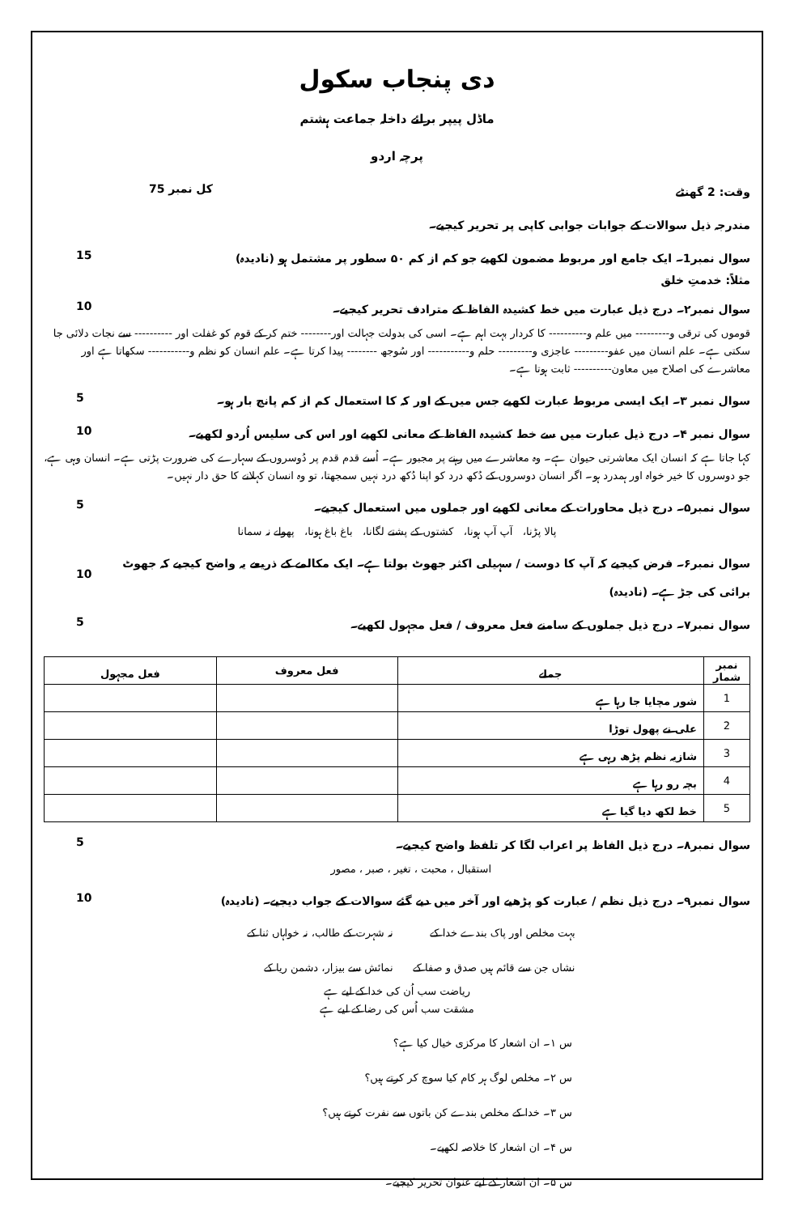دی پنجاب سکول
ماڈل پیپر برائے داخلہ جماعت ہشتم
پرچہ اردو
وقت: 2 گھنٹے کل نمبر 75
مندرجہ ذیل سوالات کے جوابات جوابی کاپی پر تحریر کیجیے۔
سوال نمبر1۔ ایک جامع اور مربوط مضمون لکھیے جو کم از کم ۵۰ سطور پر مشتمل ہو (نادیدہ) 15
مثلاً: خدمتِ خلق
سوال نمبر۲۔ درج ذیل عبارت میں خط کشیدہ الفاظ کے مترادف تحریر کیجیے۔ 10
قوموں کی ترقی و--------- میں علم و---------- کا کردار بہت اہم ہے۔ اسی کی بدولت جہالت اور-------- ختم کر کے قوم کو غفلت اور ---------- سے نجات دلائی جا سکتی ہے۔ علم انسان میں عفو--------- عاجزی و--------- حلم و----------- اور سُوجھ -------- پیدا کرتا ہے۔ علم انسان کو نظم و----------- سکھاتا ہے اور معاشرے کی اصلاح میں معاون---------- ثابت ہوتا ہے۔
سوال نمبر ۳۔ ایک ایسی مربوط عبارت لکھیے جس میں کے اور کہ کا استعمال کم از کم پانچ بار ہو۔ 5
سوال نمبر ۴۔ درج ذیل عبارت میں سے خط کشیدہ الفاظ کے معانی لکھیے اور اس کی سلیس اُردو لکھیے۔ 10
کہا جاتا ہے کہ انسان ایک معاشرتی حیوان ہے۔ وہ معاشرے میں رہنے پر مجبور ہے۔ اُسے قدم قدم پر دُوسروں کے سہارے کی ضرورت پڑتی ہے۔ انسان وہی ہے، جو دوسروں کا خیر خواہ اور ہمدرد ہو۔ اگر انسان دوسروں کے دُکھ درد کو اپنا دُکھ درد نہیں سمجھتا، تو وہ انسان کہلانے کا حق دار نہیں۔
سوال نمبر۵۔ درج ذیل محاورات کے معانی لکھیے اور جملوں میں استعمال کیجیے۔ 5
پالا پڑنا، آپ آپ ہونا، کشتوں کے پشتے لگانا، باغ باغ ہونا، پھولے نہ سمانا
سوال نمبر۶۔ فرض کیجیے کہ آپ کا دوست / سہیلی اکثر جھوٹ بولتا ہے۔ ایک مکالمے کے ذریعے یہ واضح کیجیے کہ جھوٹ برائی کی جڑ ہے۔ (نادیدہ) 10
سوال نمبر۷۔ درج ذیل جملوں کے سامنے فعل معروف / فعل مجہول لکھیے۔ 5
| نمبر شمار | جملے | فعل معروف | فعل مجہول |
| --- | --- | --- | --- |
| 1 | شور مچایا جا رہا ہے | | |
| 2 | علی نے پھول توڑا | | |
| 3 | شازیہ نظم پڑھ رہی ہے | | |
| 4 | بچہ رو رہا ہے | | |
| 5 | خط لکھ دیا گیا ہے | | |
سوال نمبر۸۔ درج ذیل الفاظ پر اعراب لگا کر تلفظ واضح کیجیے۔ 5
استقبال ، محبت ، تغیر ، صبر ، مصور
سوال نمبر۹۔ درج ذیل نظم / عبارت کو پڑھیے اور آخر میں دیے گئے سوالات کے جواب دیجیے۔ (نادیدہ) 10
بہت مخلص اور پاک بندے خدا کے نہ شہرت کے طالب، نہ خواہاں ثنا کے نشاں جن سے قائم ہیں صدق و صفا کے نمائش سے بیزار، دشمن ریا کے
ریاضت سب اُن کی خدا کے لیے ہے
مشقت سب اُس کی رضا کے لیے ہے
س ۱۔ ان اشعار کا مرکزی خیال کیا ہے؟
س ۲۔ مخلص لوگ ہر کام کیا سوچ کر کرتے ہیں؟
س ۳۔ خدا کے مخلص بندے کن باتوں سے نفرت کرتے ہیں؟
س ۴۔ ان اشعار کا خلاصہ لکھیے۔
س ۵۔ ان اشعار کے لیے عنوان تحریر کیجیے۔